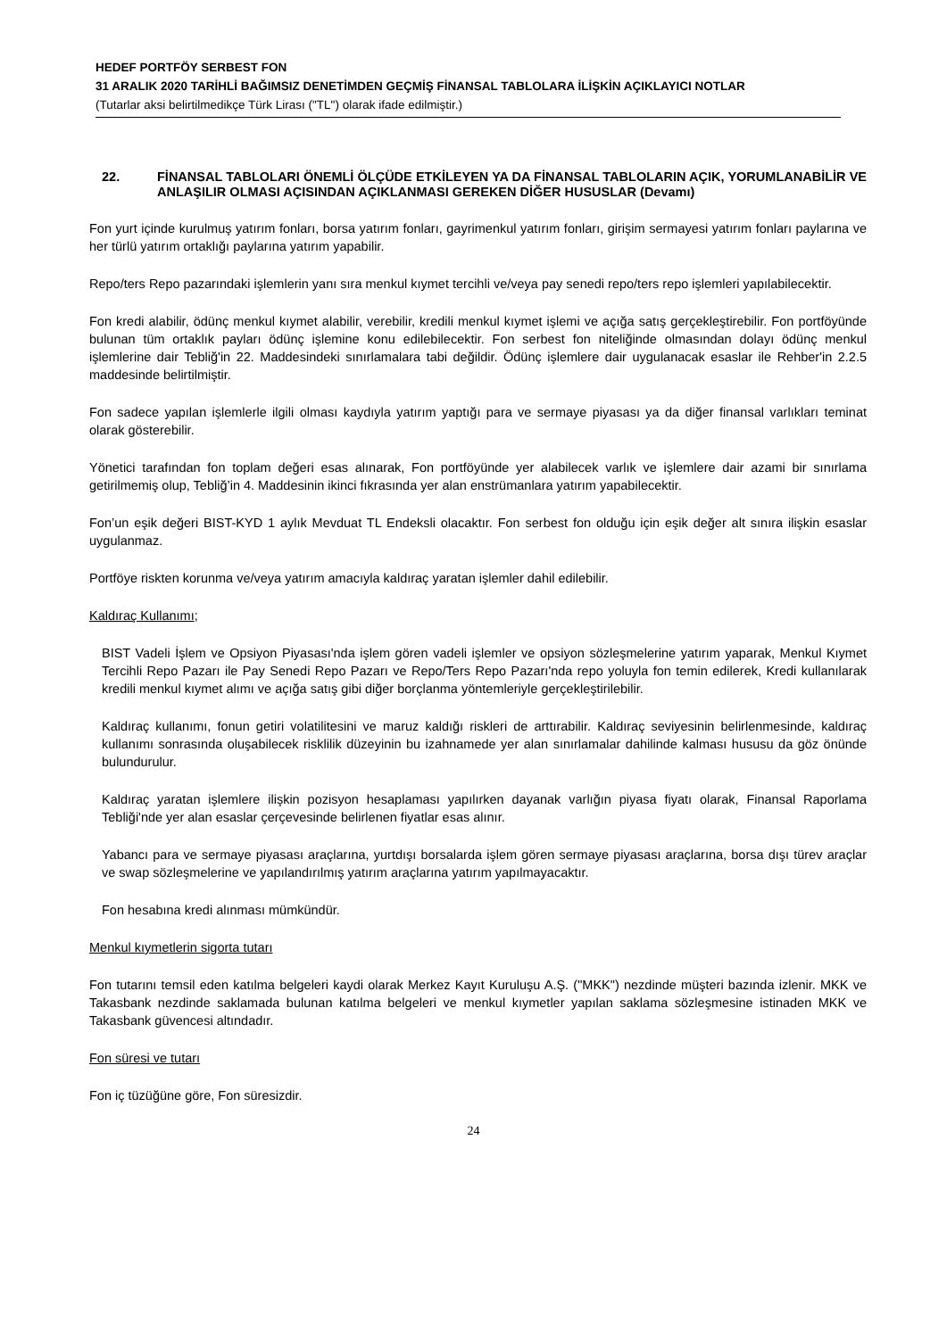HEDEF PORTFÖY SERBEST FON
31 ARALIK 2020 TARİHLİ BAĞIMSIZ DENETİMDEN GEÇMİŞ FİNANSAL TABLOLARA İLİŞKİN AÇIKLAYICI NOTLAR
(Tutarlar aksi belirtilmedikçe Türk Lirası ("TL") olarak ifade edilmiştir.)
22. FİNANSAL TABLOLARI ÖNEMLİ ÖLÇÜDE ETKİLEYEN YA DA FİNANSAL TABLOLARIN AÇIK, YORUMLANABİLİR VE ANLAŞILIR OLMASI AÇISINDAN AÇIKLANMASI GEREKEN DİĞER HUSUSLAR (Devamı)
Fon yurt içinde kurulmuş yatırım fonları, borsa yatırım fonları, gayrimenkul yatırım fonları, girişim sermayesi yatırım fonları paylarına ve her türlü yatırım ortaklığı paylarına yatırım yapabilir.
Repo/ters Repo pazarındaki işlemlerin yanı sıra menkul kıymet tercihli ve/veya pay senedi repo/ters repo işlemleri yapılabilecektir.
Fon kredi alabilir, ödünç menkul kıymet alabilir, verebilir, kredili menkul kıymet işlemi ve açığa satış gerçekleştirebilir. Fon portföyünde bulunan tüm ortaklık payları ödünç işlemine konu edilebilecektir. Fon serbest fon niteliğinde olmasından dolayı ödünç menkul işlemlerine dair Tebliğ'in 22. Maddesindeki sınırlamalara tabi değildir. Ödünç işlemlere dair uygulanacak esaslar ile Rehber'in 2.2.5 maddesinde belirtilmiştir.
Fon sadece yapılan işlemlerle ilgili olması kaydıyla yatırım yaptığı para ve sermaye piyasası ya da diğer finansal varlıkları teminat olarak gösterebilir.
Yönetici tarafından fon toplam değeri esas alınarak, Fon portföyünde yer alabilecek varlık ve işlemlere dair azami bir sınırlama getirilmemiş olup, Tebliğ’in 4. Maddesinin ikinci fıkrasında yer alan enstrümanlara yatırım yapabilecektir.
Fon’un eşik değeri BIST-KYD 1 aylık Mevduat TL Endeksli olacaktır. Fon serbest fon olduğu için eşik değer alt sınıra ilişkin esaslar uygulanmaz.
Portföye riskten korunma ve/veya yatırım amacıyla kaldıraç yaratan işlemler dahil edilebilir.
Kaldıraç Kullanımı;
BIST Vadeli İşlem ve Opsiyon Piyasası'nda işlem gören vadeli işlemler ve opsiyon sözleşmelerine yatırım yaparak, Menkul Kıymet Tercihli Repo Pazarı ile Pay Senedi Repo Pazarı ve Repo/Ters Repo Pazarı'nda repo yoluyla fon temin edilerek, Kredi kullanılarak kredili menkul kıymet alımı ve açığa satış gibi diğer borçlanma yöntemleriyle gerçekleştirilebilir.
Kaldıraç kullanımı, fonun getiri volatilitesini ve maruz kaldığı riskleri de arttırabilir. Kaldıraç seviyesinin belirlenmesinde, kaldıraç kullanımı sonrasında oluşabilecek risklilik düzeyinin bu izahnamede yer alan sınırlamalar dahilinde kalması hususu da göz önünde bulundurulur.
Kaldıraç yaratan işlemlere ilişkin pozisyon hesaplaması yapılırken dayanak varlığın piyasa fiyatı olarak, Finansal Raporlama Tebliği'nde yer alan esaslar çerçevesinde belirlenen fiyatlar esas alınır.
Yabancı para ve sermaye piyasası araçlarına, yurtdışı borsalarda işlem gören sermaye piyasası araçlarına, borsa dışı türev araçlar ve swap sözleşmelerine ve yapılandırılmış yatırım araçlarına yatırım yapılmayacaktır.
Fon hesabına kredi alınması mümkündür.
Menkul kıymetlerin sigorta tutarı
Fon tutarını temsil eden katılma belgeleri kaydi olarak Merkez Kayıt Kuruluşu A.Ş. ("MKK") nezdinde müşteri bazında izlenir. MKK ve Takasbank nezdinde saklamada bulunan katılma belgeleri ve menkul kıymetler yapılan saklama sözleşmesine istinaden MKK ve Takasbank güvencesi altındadır.
Fon süresi ve tutarı
Fon iç tüzüğüne göre, Fon süresizdir.
24